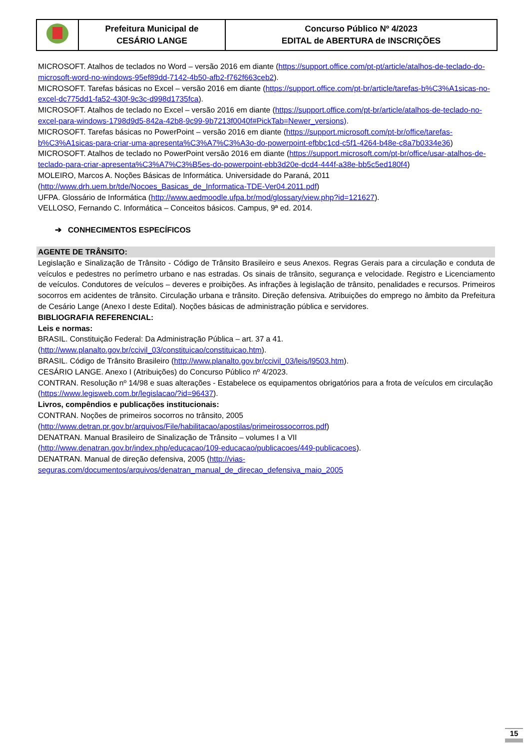| | Prefeitura Municipal de CESÁRIO LANGE | Concurso Público Nº 4/2023 EDITAL de ABERTURA de INSCRIÇÕES |
MICROSOFT. Atalhos de teclados no Word – versão 2016 em diante (https://support.office.com/pt-pt/article/atalhos-de-teclado-do-microsoft-word-no-windows-95ef89dd-7142-4b50-afb2-f762f663ceb2).
MICROSOFT. Tarefas básicas no Excel – versão 2016 em diante (https://support.office.com/pt-br/article/tarefas-b%C3%A1sicas-no-excel-dc775dd1-fa52-430f-9c3c-d998d1735fca).
MICROSOFT. Atalhos de teclado no Excel – versão 2016 em diante (https://support.office.com/pt-br/article/atalhos-de-teclado-no-excel-para-windows-1798d9d5-842a-42b8-9c99-9b7213f0040f#PickTab=Newer_versions).
MICROSOFT. Tarefas básicas no PowerPoint – versão 2016 em diante (https://support.microsoft.com/pt-br/office/tarefas-b%C3%A1sicas-para-criar-uma-apresenta%C3%A7%C3%A3o-do-powerpoint-efbbc1cd-c5f1-4264-b48e-c8a7b0334e36)
MICROSOFT. Atalhos de teclado no PowerPoint versão 2016 em diante (https://support.microsoft.com/pt-br/office/usar-atalhos-de-teclado-para-criar-apresenta%C3%A7%C3%B5es-do-powerpoint-ebb3d20e-dcd4-444f-a38e-bb5c5ed180f4)
MOLEIRO, Marcos A. Noções Básicas de Informática. Universidade do Paraná, 2011
(http://www.drh.uem.br/tde/Nocoes_Basicas_de_Informatica-TDE-Ver04.2011.pdf)
UFPA. Glossário de Informática (http://www.aedmoodle.ufpa.br/mod/glossary/view.php?id=121627).
VELLOSO, Fernando C. Informática – Conceitos básicos. Campus, 9ª ed. 2014.
➔ CONHECIMENTOS ESPECÍFICOS
AGENTE DE TRÂNSITO:
Legislação e Sinalização de Trânsito - Código de Trânsito Brasileiro e seus Anexos. Regras Gerais para a circulação e conduta de veículos e pedestres no perímetro urbano e nas estradas. Os sinais de trânsito, segurança e velocidade. Registro e Licenciamento de veículos. Condutores de veículos – deveres e proibições. As infrações à legislação de trânsito, penalidades e recursos. Primeiros socorros em acidentes de trânsito. Circulação urbana e trânsito. Direção defensiva. Atribuições do emprego no âmbito da Prefeitura de Cesário Lange (Anexo I deste Edital). Noções básicas de administração pública e servidores.
BIBLIOGRAFIA REFERENCIAL:
Leis e normas:
BRASIL. Constituição Federal: Da Administração Pública – art. 37 a 41.
(http://www.planalto.gov.br/ccivil_03/constituicao/constituicao.htm).
BRASIL. Código de Trânsito Brasileiro (http://www.planalto.gov.br/ccivil_03/leis/l9503.htm).
CESÁRIO LANGE. Anexo I (Atribuições) do Concurso Público nº 4/2023.
CONTRAN. Resolução nº 14/98 e suas alterações - Estabelece os equipamentos obrigatórios para a frota de veículos em circulação (https://www.legisweb.com.br/legislacao/?id=96437).
Livros, compêndios e publicações institucionais:
CONTRAN. Noções de primeiros socorros no trânsito, 2005
(http://www.detran.pr.gov.br/arquivos/File/habilitacao/apostilas/primeirossocorros.pdf)
DENATRAN. Manual Brasileiro de Sinalização de Trânsito – volumes I a VII
(http://www.denatran.gov.br/index.php/educacao/109-educacao/publicacoes/449-publicacoes).
DENATRAN. Manual de direção defensiva, 2005 (http://vias-
seguras.com/documentos/arquivos/denatran_manual_de_direcao_defensiva_maio_2005
15